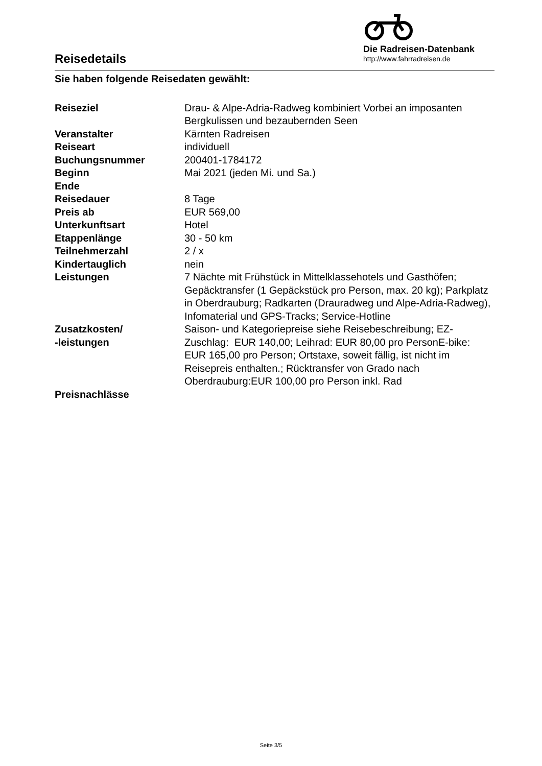Reisedetails
Die Radreisen-Datenbank
http://www.fahrradreisen.de
Sie haben folgende Reisedaten gewählt:
| Reiseziel | Drau- & Alpe-Adria-Radweg kombiniert Vorbei an imposanten Bergkulissen und bezaubernden Seen |
| Veranstalter | Kärnten Radreisen |
| Reiseart | individuell |
| Buchungsnummer | 200401-1784172 |
| Beginn | Mai 2021 (jeden Mi. und Sa.) |
| Ende | |
| Reisedauer | 8 Tage |
| Preis ab | EUR 569,00 |
| Unterkunftsart | Hotel |
| Etappenlänge | 30 - 50 km |
| Teilnehmerzahl | 2 / x |
| Kindertauglich | nein |
| Leistungen | 7 Nächte mit Frühstück in Mittelklassehotels und Gasthöfen; Gepäcktransfer (1 Gepäckstück pro Person, max. 20 kg); Parkplatz in Oberdrauburg; Radkarten (Drauradweg und Alpe-Adria-Radweg), Infomaterial und GPS-Tracks; Service-Hotline |
| Zusatzkosten/ -leistungen | Saison- und Kategoriepreise siehe Reisebeschreibung; EZ-Zuschlag: EUR 140,00; Leihrad: EUR 80,00 pro PersonE-bike: EUR 165,00 pro Person; Ortstaxe, soweit fällig, ist nicht im Reisepreis enthalten.; Rücktransfer von Grado nach Oberdrauburg:EUR 100,00 pro Person inkl. Rad |
| Preisnachlässe | |
Seite 3/5